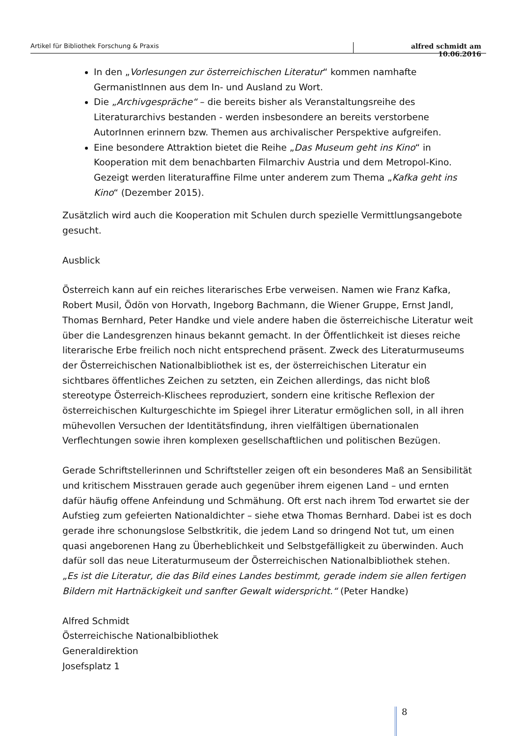Artikel für Bibliothek Forschung & Praxis alfred schmidt am 10.06.2016
In den „Vorlesungen zur österreichischen Literatur“ kommen namhafte GermanistInnen aus dem In- und Ausland zu Wort.
Die „Archivgespräche“ – die bereits bisher als Veranstaltungsreihe des Literaturarchivs bestanden - werden insbesondere an bereits verstorbene AutorInnen erinnern bzw. Themen aus archivalischer Perspektive aufgreifen.
Eine besondere Attraktion bietet die Reihe „Das Museum geht ins Kino“ in Kooperation mit dem benachbarten Filmarchiv Austria und dem Metropol-Kino. Gezeigt werden literaturaffine Filme unter anderem zum Thema „Kafka geht ins Kino“ (Dezember 2015).
Zusätzlich wird auch die Kooperation mit Schulen durch spezielle Vermittlungsangebote gesucht.
Ausblick
Österreich kann auf ein reiches literarisches Erbe verweisen. Namen wie Franz Kafka, Robert Musil, Ödön von Horvath, Ingeborg Bachmann, die Wiener Gruppe, Ernst Jandl, Thomas Bernhard, Peter Handke und viele andere haben die österreichische Literatur weit über die Landesgrenzen hinaus bekannt gemacht. In der Öffentlichkeit ist dieses reiche literarische Erbe freilich noch nicht entsprechend präsent. Zweck des Literaturmuseums der Österreichischen Nationalbibliothek ist es, der österreichischen Literatur ein sichtbares öffentliches Zeichen zu setzten, ein Zeichen allerdings, das nicht bloß stereotype Österreich-Klischees reproduziert, sondern eine kritische Reflexion der österreichischen Kulturgeschichte im Spiegel ihrer Literatur ermöglichen soll, in all ihren mühevollen Versuchen der Identitätsfindung, ihren vielfältigen übernationalen Verflechtungen sowie ihren komplexen gesellschaftlichen und politischen Bezügen.
Gerade Schriftstellerinnen und Schriftsteller zeigen oft ein besonderes Maß an Sensibilität und kritischem Misstrauen gerade auch gegenüber ihrem eigenen Land – und ernten dafür häufig offene Anfeindung und Schmähung. Oft erst nach ihrem Tod erwartet sie der Aufstieg zum gefeierten Nationaldichter – siehe etwa Thomas Bernhard. Dabei ist es doch gerade ihre schonungslose Selbstkritik, die jedem Land so dringend Not tut, um einen quasi angeborenen Hang zu Überheblichkeit und Selbstgefälligkeit zu überwinden. Auch dafür soll das neue Literaturmuseum der Österreichischen Nationalbibliothek stehen.
„Es ist die Literatur, die das Bild eines Landes bestimmt, gerade indem sie allen fertigen Bildern mit Hartnäckigkeit und sanfter Gewalt widerspricht.“ (Peter Handke)
Alfred Schmidt
Österreichische Nationalbibliothek
Generaldirektion
Josefsplatz 1
8